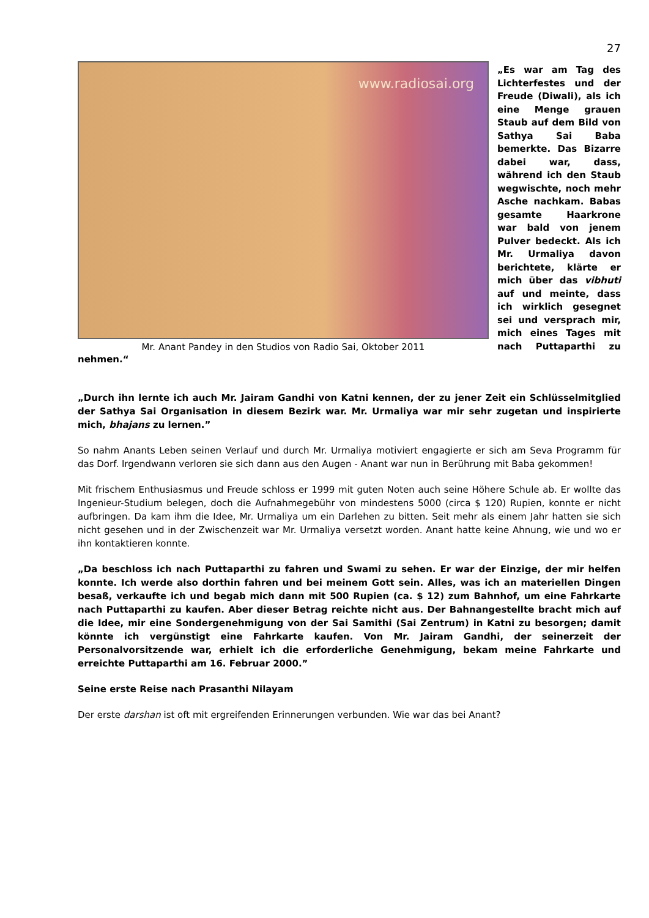27
www.radiosai.org
Mr. Anant Pandey in den Studios von Radio Sai, Oktober 2011
„Es war am Tag des Lichterfestes und der Freude (Diwali), als ich eine Menge grauen Staub auf dem Bild von Sathya Sai Baba bemerkte. Das Bizarre dabei war, dass, während ich den Staub wegwischte, noch mehr Asche nachkam. Babas gesamte Haarkrone war bald von jenem Pulver bedeckt. Als ich Mr. Urmaliya davon berichtete, klärte er mich über das vibhuti auf und meinte, dass ich wirklich gesegnet sei und versprach mir, mich eines Tages mit nach Puttaparthi zu nehmen.“
„Durch ihn lernte ich auch Mr. Jairam Gandhi von Katni kennen, der zu jener Zeit ein Schlüsselmitglied der Sathya Sai Organisation in diesem Bezirk war. Mr. Urmaliya war mir sehr zugetan und inspirierte mich, bhajans zu lernen.”
So nahm Anants Leben seinen Verlauf und durch Mr. Urmaliya motiviert engagierte er sich am Seva Programm für das Dorf. Irgendwann verloren sie sich dann aus den Augen - Anant war nun in Berührung mit Baba gekommen!
Mit frischem Enthusiasmus und Freude schloss er 1999 mit guten Noten auch seine Höhere Schule ab. Er wollte das Ingenieur-Studium belegen, doch die Aufnahmegebühr von mindestens 5000 (circa $ 120) Rupien, konnte er nicht aufbringen. Da kam ihm die Idee, Mr. Urmaliya um ein Darlehen zu bitten. Seit mehr als einem Jahr hatten sie sich nicht gesehen und in der Zwischenzeit war Mr. Urmaliya versetzt worden. Anant hatte keine Ahnung, wie und wo er ihn kontaktieren konnte.
„Da beschloss ich nach Puttaparthi zu fahren und Swami zu sehen. Er war der Einzige, der mir helfen konnte. Ich werde also dorthin fahren und bei meinem Gott sein. Alles, was ich an materiellen Dingen besaß, verkaufte ich und begab mich dann mit 500 Rupien (ca. $ 12) zum Bahnhof, um eine Fahrkarte nach Puttaparthi zu kaufen. Aber dieser Betrag reichte nicht aus. Der Bahnangestellte bracht mich auf die Idee, mir eine Sondergenehmigung von der Sai Samithi (Sai Zentrum) in Katni zu besorgen; damit könnte ich vergünstigt eine Fahrkarte kaufen. Von Mr. Jairam Gandhi, der seinerzeit der Personalvorsitzende war, erhielt ich die erforderliche Genehmigung, bekam meine Fahrkarte und erreichte Puttaparthi am 16. Februar 2000.”
Seine erste Reise nach Prasanthi Nilayam
Der erste darshan ist oft mit ergreifenden Erinnerungen verbunden. Wie war das bei Anant?